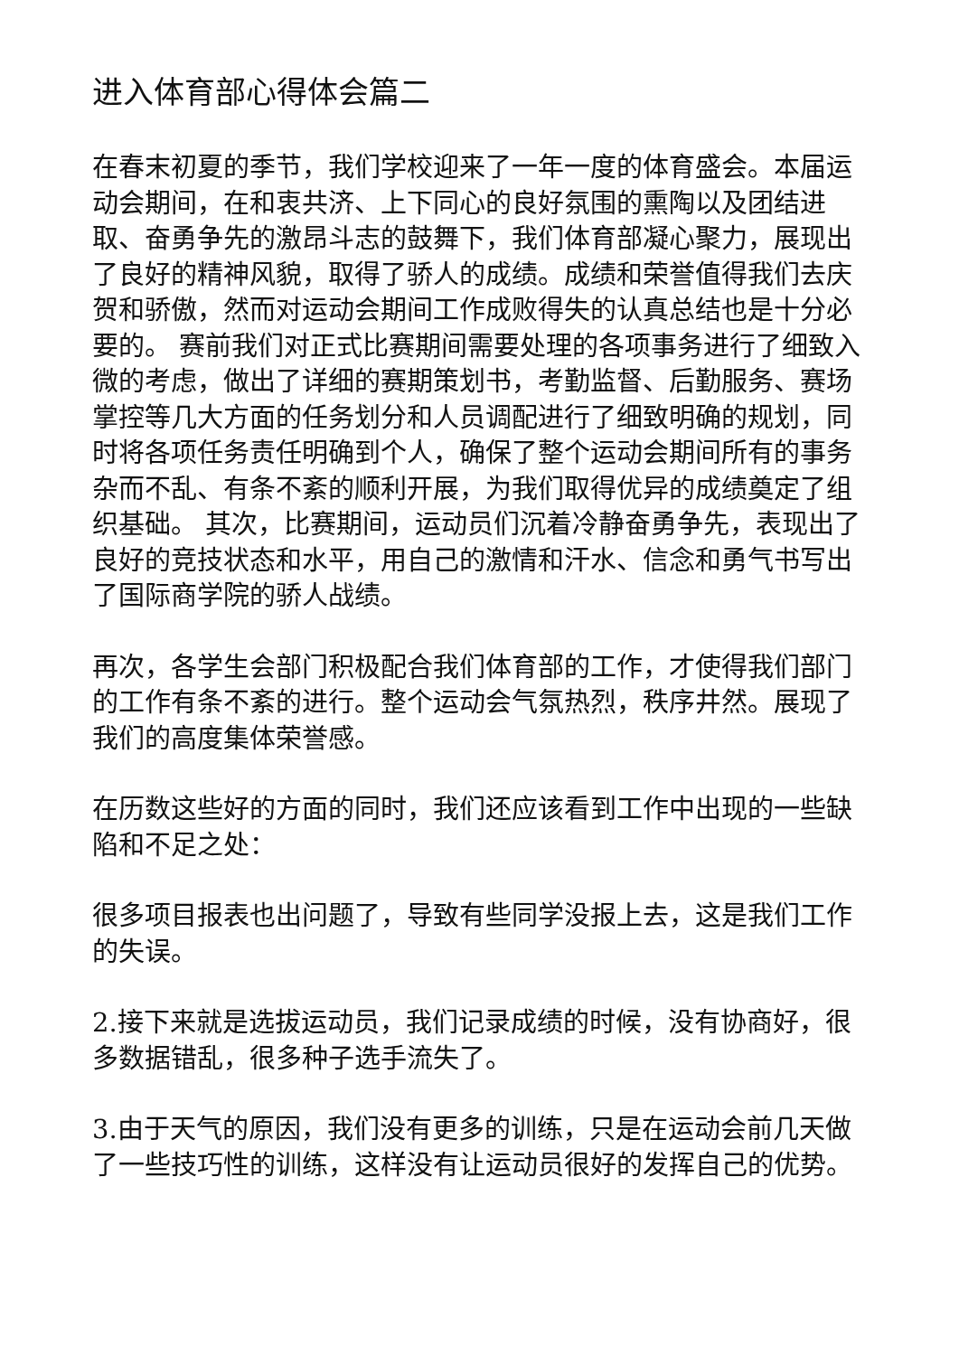进入体育部心得体会篇二
在春末初夏的季节，我们学校迎来了一年一度的体育盛会。本届运动会期间，在和衷共济、上下同心的良好氛围的熏陶以及团结进取、奋勇争先的激昂斗志的鼓舞下，我们体育部凝心聚力，展现出了良好的精神风貌，取得了骄人的成绩。成绩和荣誉值得我们去庆贺和骄傲，然而对运动会期间工作成败得失的认真总结也是十分必要的。 赛前我们对正式比赛期间需要处理的各项事务进行了细致入微的考虑，做出了详细的赛期策划书，考勤监督、后勤服务、赛场掌控等几大方面的任务划分和人员调配进行了细致明确的规划，同时将各项任务责任明确到个人，确保了整个运动会期间所有的事务杂而不乱、有条不紊的顺利开展，为我们取得优异的成绩奠定了组织基础。 其次，比赛期间，运动员们沉着冷静奋勇争先，表现出了良好的竞技状态和水平，用自己的激情和汗水、信念和勇气书写出了国际商学院的骄人战绩。
再次，各学生会部门积极配合我们体育部的工作，才使得我们部门的工作有条不紊的进行。整个运动会气氛热烈，秩序井然。展现了我们的高度集体荣誉感。
在历数这些好的方面的同时，我们还应该看到工作中出现的一些缺陷和不足之处：
很多项目报表也出问题了，导致有些同学没报上去，这是我们工作的失误。
2.接下来就是选拔运动员，我们记录成绩的时候，没有协商好，很多数据错乱，很多种子选手流失了。
3.由于天气的原因，我们没有更多的训练，只是在运动会前几天做了一些技巧性的训练，这样没有让运动员很好的发挥自己的优势。